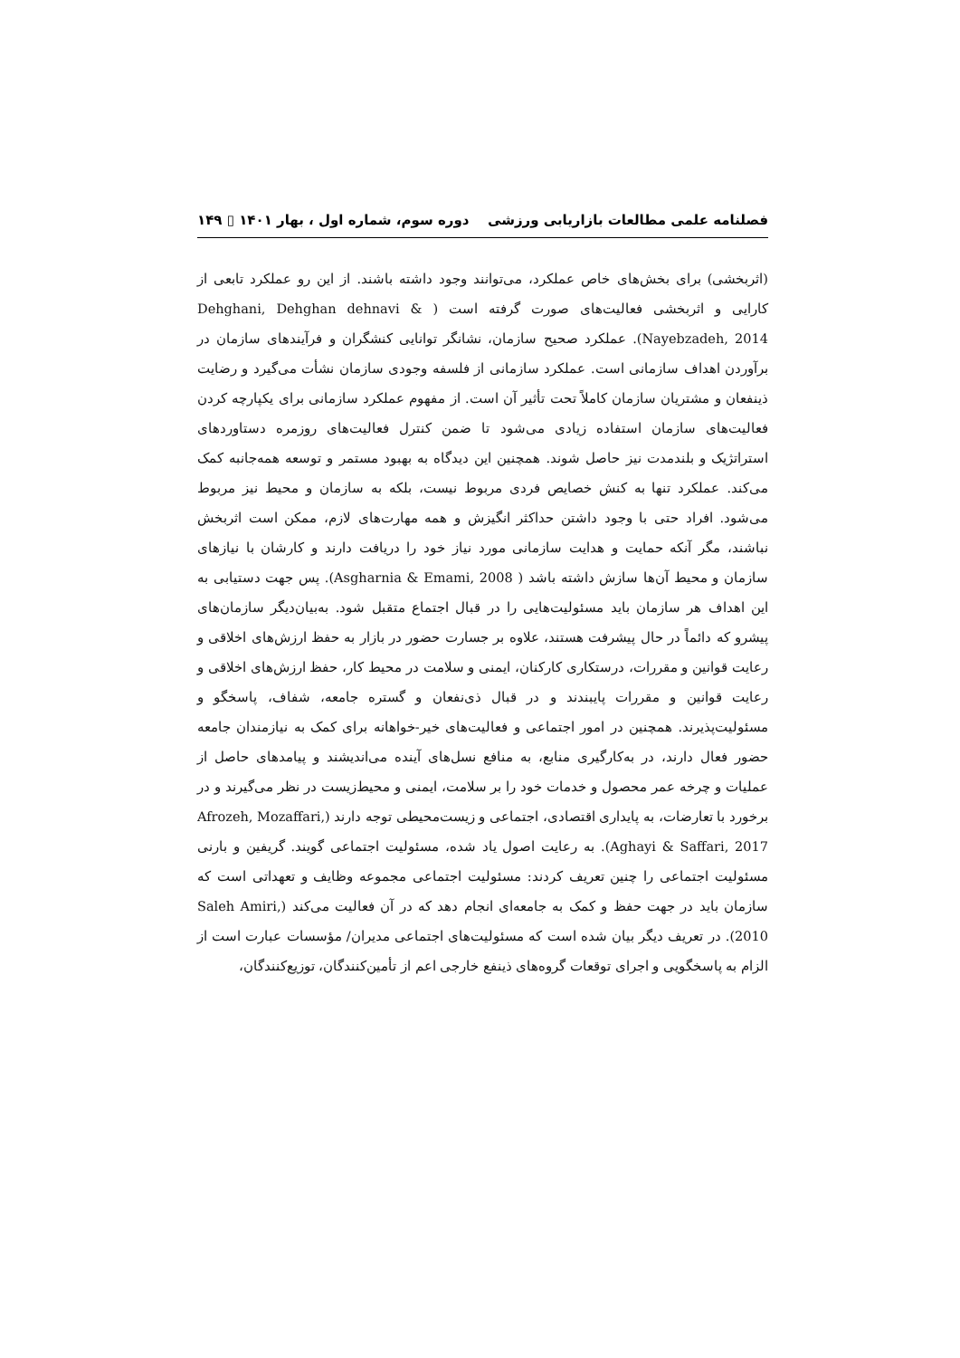فصلنامه علمی مطالعات بازاریابی ورزشی دوره سوم، شماره اول ، بهار ۱۴۰۱ ▯ ۱۴۹
(اثربخشی) برای بخش‌های خاص عملکرد، می‌توانند وجود داشته باشند. از این رو عملکرد تابعی از کارایی و اثربخشی فعالیت‌های صورت گرفته است ( Dehghani, Dehghan dehnavi & Nayebzadeh, 2014). عملکرد صحیح سازمان، نشانگر توانایی کنشگران و فرآیندهای سازمان در برآوردن اهداف سازمانی است. عملکرد سازمانی از فلسفه وجودی سازمان نشأت می‌گیرد و رضایت ذینفعان و مشتریان سازمان کاملاً تحت تأثیر آن است. از مفهوم عملکرد سازمانی برای یکپارچه کردن فعالیت‌های سازمان استفاده زیادی می‌شود تا ضمن کنترل فعالیت‌های روزمره دستاوردهای استراتژیک و بلندمدت نیز حاصل شوند. همچنین این دیدگاه به بهبود مستمر و توسعه همه‌جانبه کمک می‌کند. عملکرد تنها به کنش خصایص فردی مربوط نیست، بلکه به سازمان و محیط نیز مربوط می‌شود. افراد حتی با وجود داشتن حداکثر انگیزش و همه مهارت‌های لازم، ممکن است اثربخش نباشند، مگر آنکه حمایت و هدایت سازمانی مورد نیاز خود را دریافت دارند و کارشان با نیازهای سازمان و محیط آن‌ها سازش داشته باشد ( Asgharnia & Emami, 2008). پس جهت دستیابی به این اهداف هر سازمان باید مسئولیت‌هایی را در قبال اجتماع متقبل شود. به‌بیان‌دیگر سازمان‌های پیشرو که دائماً در حال پیشرفت هستند، علاوه بر جسارت حضور در بازار به حفظ ارزش‌های اخلاقی و رعایت قوانین و مقررات، درستکاری کارکنان، ایمنی و سلامت در محیط کار، حفظ ارزش‌های اخلاقی و رعایت قوانین و مقررات پایبندند و در قبال ذی‌نفعان و گستره جامعه، شفاف، پاسخگو و مسئولیت‌پذیرند. همچنین در امور اجتماعی و فعالیت‌های خیر-خواهانه برای کمک به نیازمندان جامعه حضور فعال دارند، در به‌کارگیری منابع، به منافع نسل‌های آینده می‌اندیشند و پیامدهای حاصل از عملیات و چرخه عمر محصول و خدمات خود را بر سلامت، ایمنی و محیط‌زیست در نظر می‌گیرند و در برخورد با تعارضات، به پایداری اقتصادی، اجتماعی و زیست‌محیطی توجه دارند (Afrozeh, Mozaffari, Aghayi & Saffari, 2017). به رعایت اصول یاد شده، مسئولیت اجتماعی گویند. گریفین و بارنی مسئولیت اجتماعی را چنین تعریف کردند: مسئولیت اجتماعی مجموعه وظایف و تعهداتی است که سازمان باید در جهت حفظ و کمک به جامعه‌ای انجام دهد که در آن فعالیت می‌کند (Saleh Amiri, 2010). در تعریف دیگر بیان شده است که مسئولیت‌های اجتماعی مدیران/ مؤسسات عبارت است از الزام به پاسخگویی و اجرای توقعات گروه‌های ذینفع خارجی اعم از تأمین‌کنندگان، توزیع‌کنندگان،